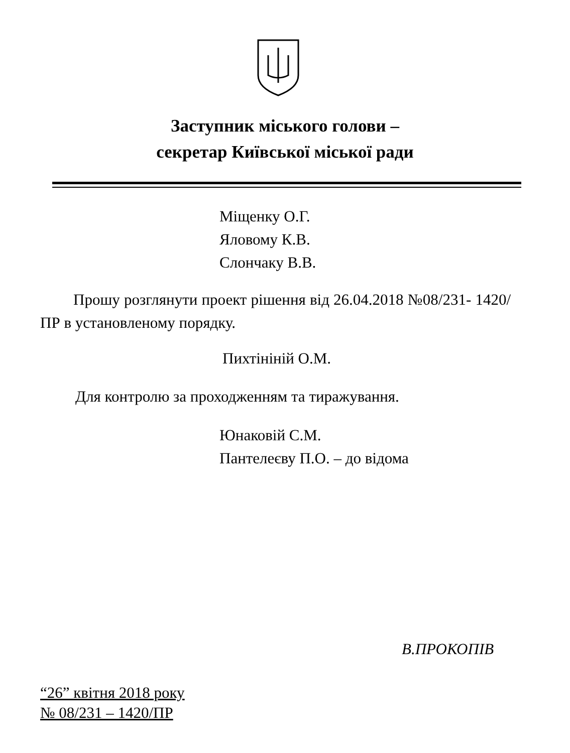Заступник міського голови –
секретар Київської міської ради
Міщенку О.Г.
Яловому К.В.
Слончаку В.В.
Прошу розглянути проект рішення від 26.04.2018 №08/231- 1420/ПР в установленому порядку.
Пихтініній О.М.
Для контролю за проходженням та тиражування.
Юнаковій С.М.
Пантелеєву П.О. – до відома
В.ПРОКОПІВ
“26” квітня 2018 року
№ 08/231 – 1420/ПР